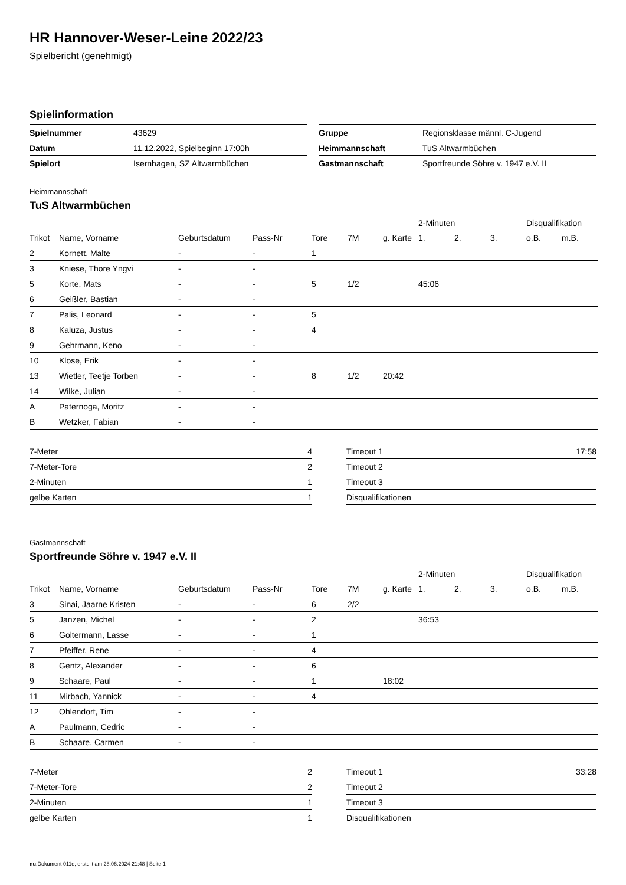HR Hannover-Weser-Leine 2022/23
Spielbericht (genehmigt)
Spielinformation
| Spielnummer | 43629 |
| Datum | 11.12.2022, Spielbeginn 17:00h |
| Spielort | Isernhagen, SZ Altwarmbüchen |
| Gruppe | Regionsklasse männl. C-Jugend |
| Heimmannschaft | TuS Altwarmbüchen |
| Gastmannschaft | Sportfreunde Söhre v. 1947 e.V. II |
Heimmannschaft
TuS Altwarmbüchen
| | | | | | | | 2-Minuten | | | Disqualifikation | |
| --- | --- | --- | --- | --- | --- | --- | --- | --- | --- | --- | --- |
| Trikot | Name, Vorname | Geburtsdatum | Pass-Nr | Tore | 7M | g. Karte | 1. | 2. | 3. | o.B. | m.B. |
| 2 | Kornett, Malte | - | - | 1 | | | | | | | |
| 3 | Kniese, Thore Yngvi | - | - | | | | | | | | |
| 5 | Korte, Mats | - | - | 5 | 1/2 | | 45:06 | | | | |
| 6 | Geißler, Bastian | - | - | | | | | | | | |
| 7 | Palis, Leonard | - | - | 5 | | | | | | | |
| 8 | Kaluza, Justus | - | - | 4 | | | | | | | |
| 9 | Gehrmann, Keno | - | - | | | | | | | | |
| 10 | Klose, Erik | - | - | | | | | | | | |
| 13 | Wietler, Teetje Torben | - | - | 8 | 1/2 | 20:42 | | | | | |
| 14 | Wilke, Julian | - | - | | | | | | | | |
| A | Paternoga, Moritz | - | - | | | | | | | | |
| B | Wetzker, Fabian | - | - | | | | | | | | |
| 7-Meter | 4 |
| 7-Meter-Tore | 2 |
| 2-Minuten | 1 |
| gelbe Karten | 1 |
| Timeout 1 | 17:58 |
| Timeout 2 | |
| Timeout 3 | |
| Disqualifikationen | |
Gastmannschaft
Sportfreunde Söhre v. 1947 e.V. II
| | | | | | | | 2-Minuten | | | Disqualifikation | |
| --- | --- | --- | --- | --- | --- | --- | --- | --- | --- | --- | --- |
| Trikot | Name, Vorname | Geburtsdatum | Pass-Nr | Tore | 7M | g. Karte | 1. | 2. | 3. | o.B. | m.B. |
| 3 | Sinai, Jaarne Kristen | - | - | 6 | 2/2 | | | | | | |
| 5 | Janzen, Michel | - | - | 2 | | | 36:53 | | | | |
| 6 | Goltermann, Lasse | - | - | 1 | | | | | | | |
| 7 | Pfeiffer, Rene | - | - | 4 | | | | | | | |
| 8 | Gentz, Alexander | - | - | 6 | | | | | | | |
| 9 | Schaare, Paul | - | - | 1 | | 18:02 | | | | | |
| 11 | Mirbach, Yannick | - | - | 4 | | | | | | | |
| 12 | Ohlendorf, Tim | - | - | | | | | | | | |
| A | Paulmann, Cedric | - | - | | | | | | | | |
| B | Schaare, Carmen | - | - | | | | | | | | |
| 7-Meter | 2 |
| 7-Meter-Tore | 2 |
| 2-Minuten | 1 |
| gelbe Karten | 1 |
| Timeout 1 | 33:28 |
| Timeout 2 | |
| Timeout 3 | |
| Disqualifikationen | |
nu.Dokument 011e, erstellt am 28.06.2024 21:48 | Seite 1